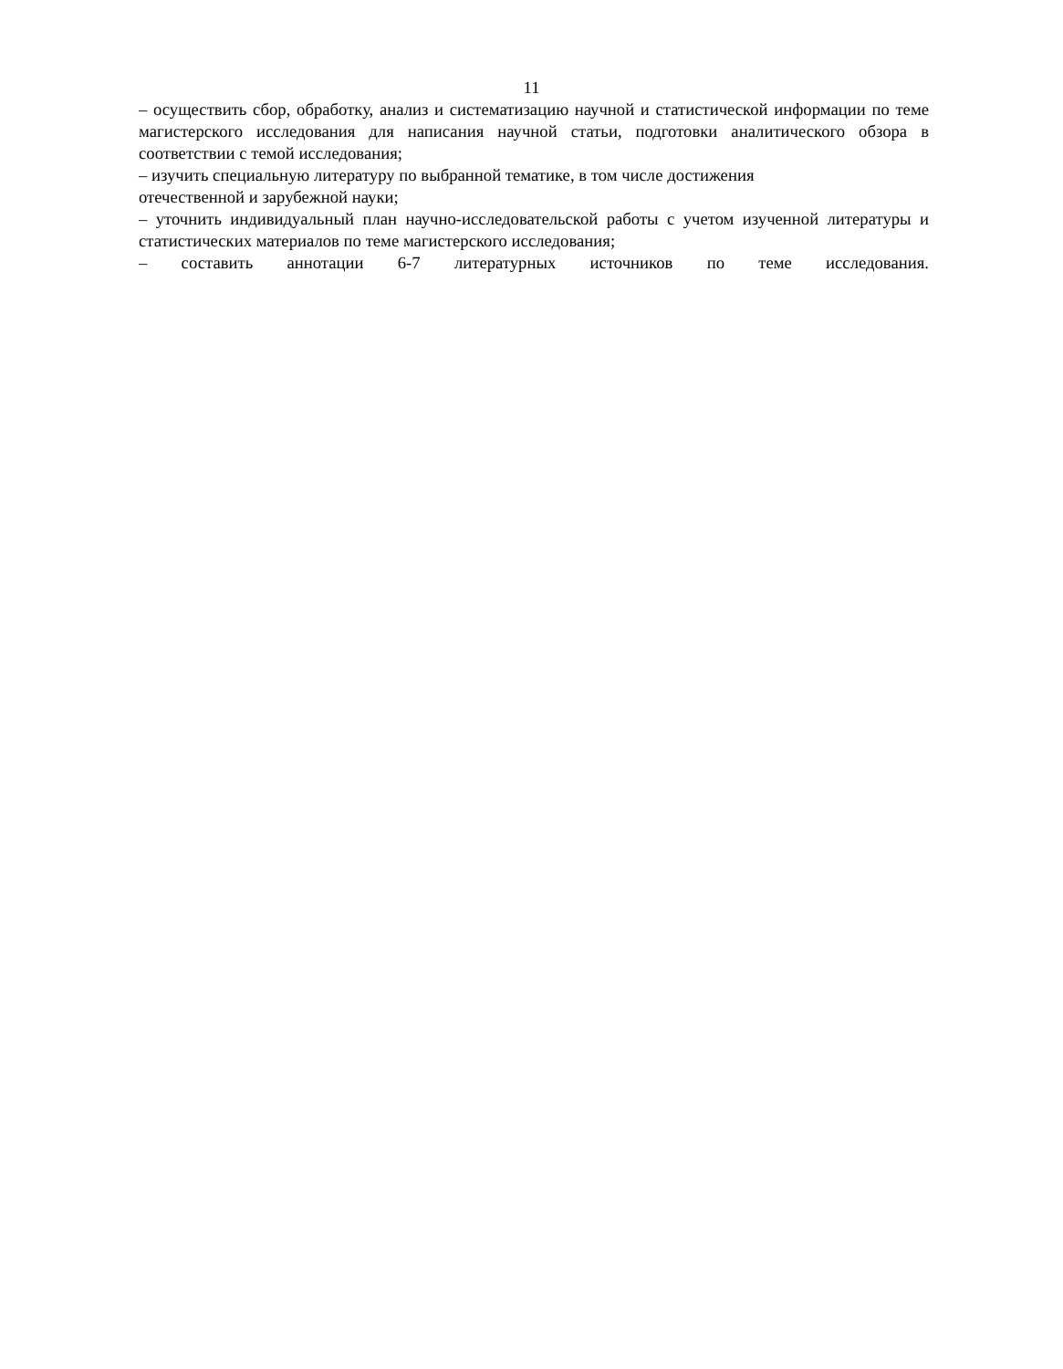11
– осуществить сбор, обработку, анализ и систематизацию научной и статистической информации по теме магистерского исследования для написания научной статьи, подготовки аналитического обзора в соответствии с темой исследования;
– изучить специальную литературу по выбранной тематике, в том числе достижения
отечественной и зарубежной науки;
– уточнить индивидуальный план научно-исследовательской работы с учетом изученной литературы и статистических материалов по теме магистерского исследования;
– составить аннотации 6-7 литературных источников по теме исследования.